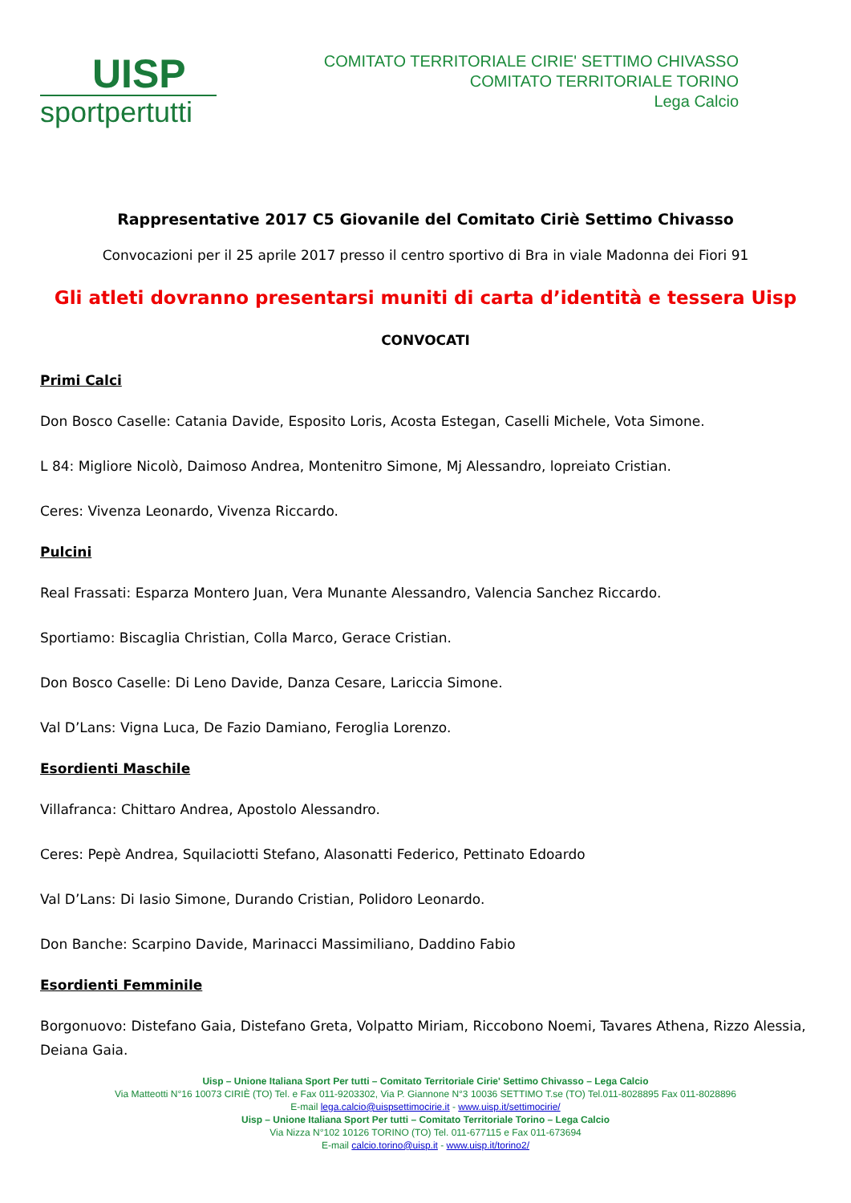UISP
sportpertutti
COMITATO TERRITORIALE CIRIE' SETTIMO CHIVASSO
COMITATO TERRITORIALE TORINO
Lega Calcio
Rappresentative 2017 C5 Giovanile del Comitato Ciriè Settimo Chivasso
Convocazioni per il 25 aprile 2017 presso il centro sportivo di Bra in viale Madonna dei Fiori 91
Gli atleti dovranno presentarsi muniti di carta d’identità e tessera Uisp
CONVOCATI
Primi Calci
Don Bosco Caselle: Catania Davide, Esposito Loris, Acosta Estegan, Caselli Michele, Vota Simone.
L 84: Migliore Nicolò, Daimoso Andrea, Montenitro Simone, Mj Alessandro, lopreiato Cristian.
Ceres: Vivenza Leonardo, Vivenza Riccardo.
Pulcini
Real Frassati: Esparza Montero Juan, Vera Munante Alessandro, Valencia Sanchez Riccardo.
Sportiamo: Biscaglia Christian, Colla Marco, Gerace Cristian.
Don Bosco Caselle: Di Leno Davide, Danza Cesare, Lariccia Simone.
Val D’Lans: Vigna Luca, De Fazio Damiano, Feroglia Lorenzo.
Esordienti Maschile
Villafranca: Chittaro Andrea, Apostolo Alessandro.
Ceres: Pepè Andrea, Squilaciotti Stefano, Alasonatti Federico, Pettinato Edoardo
Val D’Lans: Di Iasio Simone, Durando Cristian, Polidoro Leonardo.
Don Banche: Scarpino Davide, Marinacci Massimiliano, Daddino Fabio
Esordienti Femminile
Borgonuovo: Distefano Gaia, Distefano Greta, Volpatto Miriam, Riccobono Noemi, Tavares Athena, Rizzo Alessia, Deiana Gaia.
Uisp – Unione Italiana Sport Per tutti – Comitato Territoriale Cirie' Settimo Chivasso – Lega Calcio
Via Matteotti N°16 10073 CIRIÈ (TO) Tel. e Fax 011-9203302, Via P. Giannone N°3 10036 SETTIMO T.se (TO) Tel.011-8028895 Fax 011-8028896
E-mail lega.calcio@uispsettimocirie.it - www.uisp.it/settimocirie/
Uisp – Unione Italiana Sport Per tutti – Comitato Territoriale Torino – Lega Calcio
Via Nizza N°102 10126 TORINO (TO) Tel. 011-677115 e Fax 011-673694
E-mail calcio.torino@uisp.it - www.uisp.it/torino2/